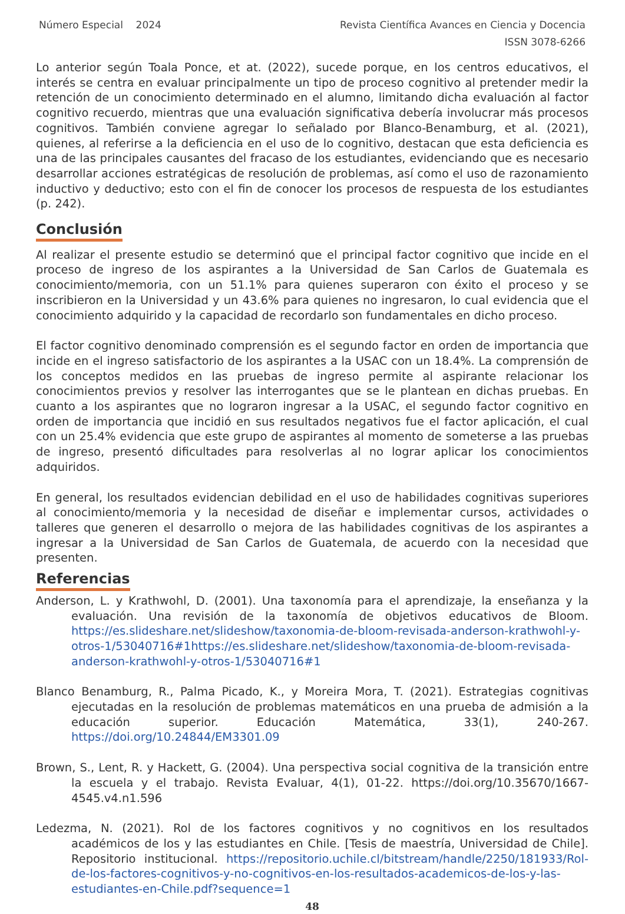Número Especial 2024 Revista Científica Avances en Ciencia y Docencia
ISSN 3078-6266
Lo anterior según Toala Ponce, et at. (2022), sucede porque, en los centros educativos, el interés se centra en evaluar principalmente un tipo de proceso cognitivo al pretender medir la retención de un conocimiento determinado en el alumno, limitando dicha evaluación al factor cognitivo recuerdo, mientras que una evaluación significativa debería involucrar más procesos cognitivos. También conviene agregar lo señalado por Blanco-Benamburg, et al. (2021), quienes, al referirse a la deficiencia en el uso de lo cognitivo, destacan que esta deficiencia es una de las principales causantes del fracaso de los estudiantes, evidenciando que es necesario desarrollar acciones estratégicas de resolución de problemas, así como el uso de razonamiento inductivo y deductivo; esto con el fin de conocer los procesos de respuesta de los estudiantes (p. 242).
Conclusión
Al realizar el presente estudio se determinó que el principal factor cognitivo que incide en el proceso de ingreso de los aspirantes a la Universidad de San Carlos de Guatemala es conocimiento/memoria, con un 51.1% para quienes superaron con éxito el proceso y se inscribieron en la Universidad y un 43.6% para quienes no ingresaron, lo cual evidencia que el conocimiento adquirido y la capacidad de recordarlo son fundamentales en dicho proceso.
El factor cognitivo denominado comprensión es el segundo factor en orden de importancia que incide en el ingreso satisfactorio de los aspirantes a la USAC con un 18.4%. La comprensión de los conceptos medidos en las pruebas de ingreso permite al aspirante relacionar los conocimientos previos y resolver las interrogantes que se le plantean en dichas pruebas. En cuanto a los aspirantes que no lograron ingresar a la USAC, el segundo factor cognitivo en orden de importancia que incidió en sus resultados negativos fue el factor aplicación, el cual con un 25.4% evidencia que este grupo de aspirantes al momento de someterse a las pruebas de ingreso, presentó dificultades para resolverlas al no lograr aplicar los conocimientos adquiridos.
En general, los resultados evidencian debilidad en el uso de habilidades cognitivas superiores al conocimiento/memoria y la necesidad de diseñar e implementar cursos, actividades o talleres que generen el desarrollo o mejora de las habilidades cognitivas de los aspirantes a ingresar a la Universidad de San Carlos de Guatemala, de acuerdo con la necesidad que presenten.
Referencias
Anderson, L. y Krathwohl, D. (2001). Una taxonomía para el aprendizaje, la enseñanza y la evaluación. Una revisión de la taxonomía de objetivos educativos de Bloom. https://es.slideshare.net/slideshow/taxonomia-de-bloom-revisada-anderson-krathwohl-y-otros-1/53040716#1https://es.slideshare.net/slideshow/taxonomia-de-bloom-revisada-anderson-krathwohl-y-otros-1/53040716#1
Blanco Benamburg, R., Palma Picado, K., y Moreira Mora, T. (2021). Estrategias cognitivas ejecutadas en la resolución de problemas matemáticos en una prueba de admisión a la educación superior. Educación Matemática, 33(1), 240-267. https://doi.org/10.24844/EM3301.09
Brown, S., Lent, R. y Hackett, G. (2004). Una perspectiva social cognitiva de la transición entre la escuela y el trabajo. Revista Evaluar, 4(1), 01-22. https://doi.org/10.35670/1667-4545.v4.n1.596
Ledezma, N. (2021). Rol de los factores cognitivos y no cognitivos en los resultados académicos de los y las estudiantes en Chile. [Tesis de maestría, Universidad de Chile]. Repositorio institucional. https://repositorio.uchile.cl/bitstream/handle/2250/181933/Rol-de-los-factores-cognitivos-y-no-cognitivos-en-los-resultados-academicos-de-los-y-las-estudiantes-en-Chile.pdf?sequence=1
48